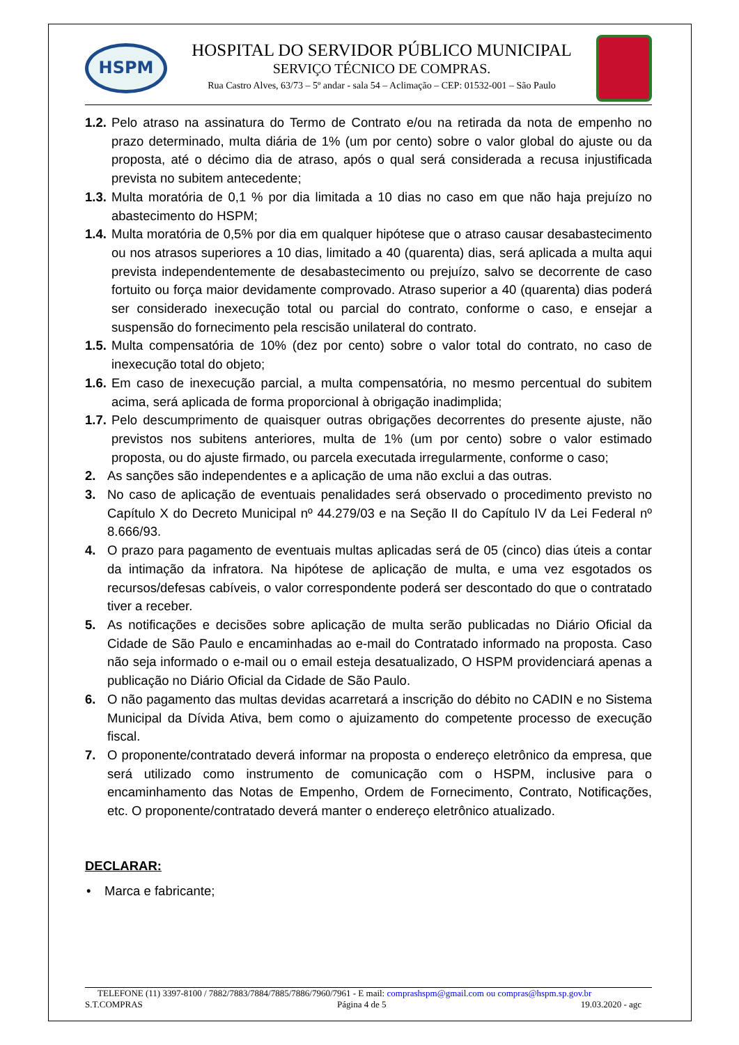HSPM
HOSPITAL DO SERVIDOR PÚBLICO MUNICIPAL
SERVIÇO TÉCNICO DE COMPRAS.
Rua Castro Alves, 63/73 – 5º andar - sala 54 – Aclimação – CEP: 01532-001 – São Paulo
1.2. Pelo atraso na assinatura do Termo de Contrato e/ou na retirada da nota de empenho no prazo determinado, multa diária de 1% (um por cento) sobre o valor global do ajuste ou da proposta, até o décimo dia de atraso, após o qual será considerada a recusa injustificada prevista no subitem antecedente;
1.3. Multa moratória de 0,1 % por dia limitada a 10 dias no caso em que não haja prejuízo no abastecimento do HSPM;
1.4. Multa moratória de 0,5% por dia em qualquer hipótese que o atraso causar desabastecimento ou nos atrasos superiores a 10 dias, limitado a 40 (quarenta) dias, será aplicada a multa aqui prevista independentemente de desabastecimento ou prejuízo, salvo se decorrente de caso fortuito ou força maior devidamente comprovado. Atraso superior a 40 (quarenta) dias poderá ser considerado inexecução total ou parcial do contrato, conforme o caso, e ensejar a suspensão do fornecimento pela rescisão unilateral do contrato.
1.5. Multa compensatória de 10% (dez por cento) sobre o valor total do contrato, no caso de inexecução total do objeto;
1.6. Em caso de inexecução parcial, a multa compensatória, no mesmo percentual do subitem acima, será aplicada de forma proporcional à obrigação inadimplida;
1.7. Pelo descumprimento de quaisquer outras obrigações decorrentes do presente ajuste, não previstos nos subitens anteriores, multa de 1% (um por cento) sobre o valor estimado proposta, ou do ajuste firmado, ou parcela executada irregularmente, conforme o caso;
2. As sanções são independentes e a aplicação de uma não exclui a das outras.
3. No caso de aplicação de eventuais penalidades será observado o procedimento previsto no Capítulo X do Decreto Municipal nº 44.279/03 e na Seção II do Capítulo IV da Lei Federal nº 8.666/93.
4. O prazo para pagamento de eventuais multas aplicadas será de 05 (cinco) dias úteis a contar da intimação da infratora. Na hipótese de aplicação de multa, e uma vez esgotados os recursos/defesas cabíveis, o valor correspondente poderá ser descontado do que o contratado tiver a receber.
5. As notificações e decisões sobre aplicação de multa serão publicadas no Diário Oficial da Cidade de São Paulo e encaminhadas ao e-mail do Contratado informado na proposta. Caso não seja informado o e-mail ou o email esteja desatualizado, O HSPM providenciará apenas a publicação no Diário Oficial da Cidade de São Paulo.
6. O não pagamento das multas devidas acarretará a inscrição do débito no CADIN e no Sistema Municipal da Dívida Ativa, bem como o ajuizamento do competente processo de execução fiscal.
7. O proponente/contratado deverá informar na proposta o endereço eletrônico da empresa, que será utilizado como instrumento de comunicação com o HSPM, inclusive para o encaminhamento das Notas de Empenho, Ordem de Fornecimento, Contrato, Notificações, etc. O proponente/contratado deverá manter o endereço eletrônico atualizado.
DECLARAR:
• Marca e fabricante;
TELEFONE (11) 3397-8100 / 7882/7883/7884/7885/7886/7960/7961 - E mail: comprashspm@gmail.com ou compras@hspm.sp.gov.br
S.T.COMPRAS Página 4 de 5 19.03.2020 - agc